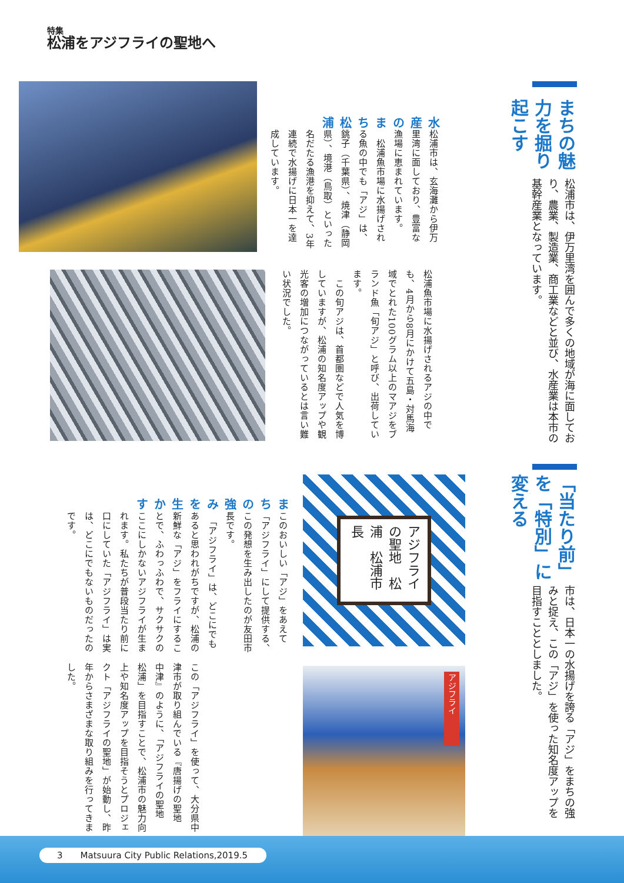特集
松浦をアジフライの聖地へ
まちの魅力を掘り起こす
松浦市は、伊万里湾を囲んで多くの地域が海に面しており、農業、製造業、商工業などと並び、水産業は本市の基幹産業となっています。
水産のまち松浦
松浦市は、玄海灘から伊万里湾に面しており、豊富な漁場に恵まれています。
　松浦魚市場に水揚げされる魚の中でも「アジ」は、銚子（千葉県）、焼津（静岡県）、境港（鳥取）といった名だたる漁港を抑えて、3年連続で水揚げに日本一を達成しています。
松浦魚市場に水揚げされるアジの中でも、4月から8月にかけて五島・対馬海域でとれた100グラム以上のマアジをブランド魚「旬アジ」と呼び、出荷しています。
　この旬アジは、首都圏などで人気を博していますが、松浦の知名度アップや観光客の増加につながっているとは言い難い状況でした。
「当たり前」を「特別」に変える
市は、日本一の水揚げを誇る「アジ」をまちの強みと捉え、この「アジ」を使った知名度アップを目指すこととしました。
アジフライの聖地　松浦　松浦市長
アジフライ
まちの強みを生かす
このおいしい「アジ」をあえて「アジフライ」にして提供する、この発想を生み出したのが友田市長です。
　「アジフライ」は、どこにでもあると思われがちですが、松浦の新鮮な「アジ」をフライにすることで、ふわっふわで、サクサクのここにしかないアジフライが生まれます。私たちが普段当たり前に口にしていた「アジフライ」は実は、どこにでもないものだったのです。
この「アジフライ」を使って、大分県中津市が取り組んでいる『唐揚げの聖地　中津』のように、「アジフライの聖地　松浦」を目指すことで、松浦市の魅力向上や知名度アップを目指そうとプロジェクト「アジフライの聖地」が始動し、昨年からさまざまな取り組みを行ってきました。
3　　Matsuura City Public Relations,2019.5